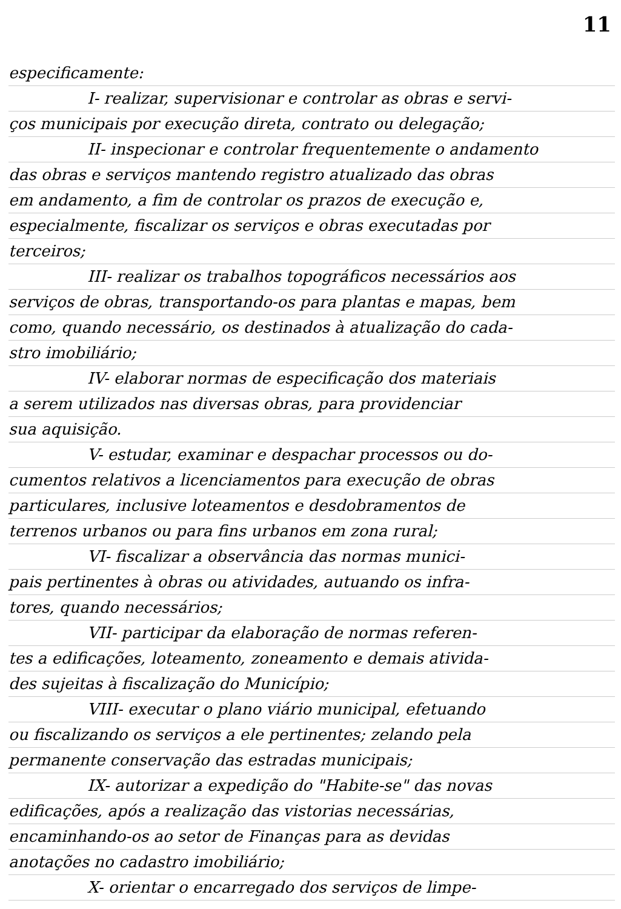11
especificamente:
I- realizar, supervisionar e controlar as obras e servi-
ços municipais por execução direta, contrato ou delegação;
II- inspecionar e controlar frequentemente o andamento
das obras e serviços mantendo registro atualizado das obras
em andamento, a fim de controlar os prazos de execução e,
especialmente, fiscalizar os serviços e obras executadas por
terceiros;
III- realizar os trabalhos topográficos necessários aos
serviços de obras, transportando-os para plantas e mapas, bem
como, quando necessário, os destinados à atualização do cada-
stro imobiliário;
IV- elaborar normas de especificação dos materiais
a serem utilizados nas diversas obras, para providenciar
sua aquisição.
V- estudar, examinar e despachar processos ou do-
cumentos relativos a licenciamentos para execução de obras
particulares, inclusive loteamentos e desdobramentos de
terrenos urbanos ou para fins urbanos em zona rural;
VI- fiscalizar a observância das normas munici-
pais pertinentes à obras ou atividades, autuando os infra-
tores, quando necessários;
VII- participar da elaboração de normas referen-
tes a edificações, loteamento, zoneamento e demais ativida-
des sujeitas à fiscalização do Município;
VIII- executar o plano viário municipal, efetuando
ou fiscalizando os serviços a ele pertinentes; zelando pela
permanente conservação das estradas municipais;
IX- autorizar a expedição do "Habite-se" das novas
edificações, após a realização das vistorias necessárias,
encaminhando-os ao setor de Finanças para as devidas
anotações no cadastro imobiliário;
X- orientar o encarregado dos serviços de limpe-